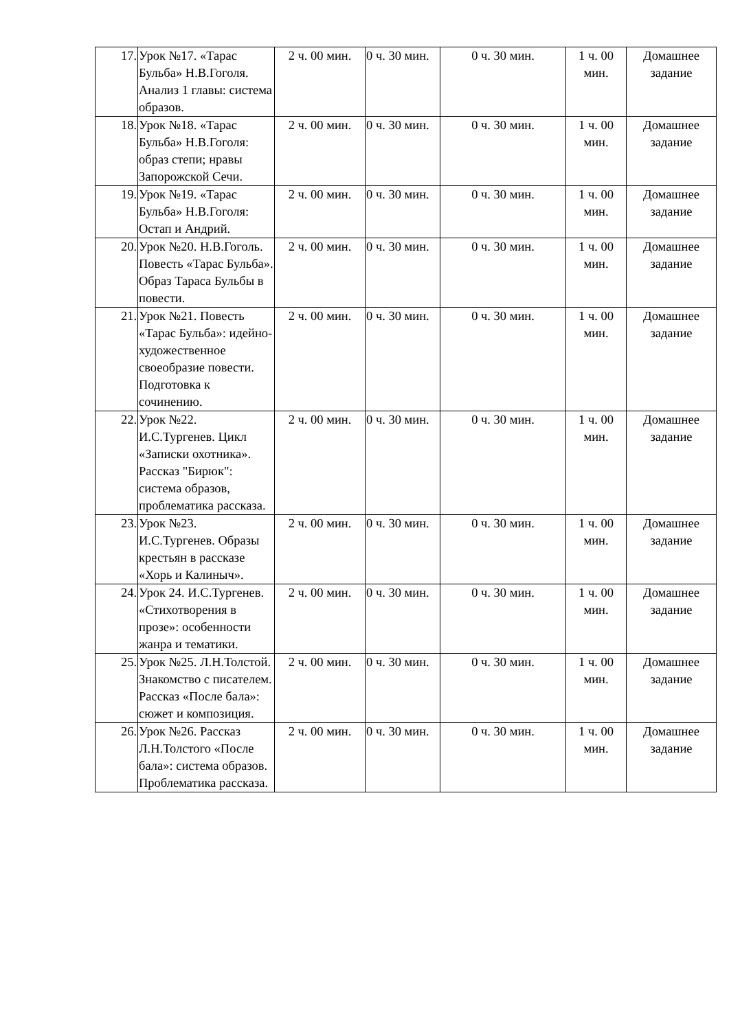| 17. | Урок №17. «Тарас Бульба» Н.В.Гоголя. Анализ 1 главы: система образов. | 2 ч. 00 мин. | 0 ч. 30 мин. | 0 ч. 30 мин. | 1 ч. 00 мин. | Домашнее задание |
| 18. | Урок №18. «Тарас Бульба» Н.В.Гоголя: образ степи; нравы Запорожской Сечи. | 2 ч. 00 мин. | 0 ч. 30 мин. | 0 ч. 30 мин. | 1 ч. 00 мин. | Домашнее задание |
| 19. | Урок №19. «Тарас Бульба» Н.В.Гоголя: Остап и Андрий. | 2 ч. 00 мин. | 0 ч. 30 мин. | 0 ч. 30 мин. | 1 ч. 00 мин. | Домашнее задание |
| 20. | Урок №20. Н.В.Гоголь. Повесть «Тарас Бульба». Образ Тараса Бульбы в повести. | 2 ч. 00 мин. | 0 ч. 30 мин. | 0 ч. 30 мин. | 1 ч. 00 мин. | Домашнее задание |
| 21. | Урок №21. Повесть «Тарас Бульба»: идейно-художественное своеобразие повести. Подготовка к сочинению. | 2 ч. 00 мин. | 0 ч. 30 мин. | 0 ч. 30 мин. | 1 ч. 00 мин. | Домашнее задание |
| 22. | Урок №22. И.С.Тургенев. Цикл «Записки охотника». Рассказ "Бирюк": система образов, проблематика рассказа. | 2 ч. 00 мин. | 0 ч. 30 мин. | 0 ч. 30 мин. | 1 ч. 00 мин. | Домашнее задание |
| 23. | Урок №23. И.С.Тургенев. Образы крестьян в рассказе «Хорь и Калиныч». | 2 ч. 00 мин. | 0 ч. 30 мин. | 0 ч. 30 мин. | 1 ч. 00 мин. | Домашнее задание |
| 24. | Урок 24. И.С.Тургенев. «Стихотворения в прозе»: особенности жанра и тематики. | 2 ч. 00 мин. | 0 ч. 30 мин. | 0 ч. 30 мин. | 1 ч. 00 мин. | Домашнее задание |
| 25. | Урок №25. Л.Н.Толстой. Знакомство с писателем. Рассказ «После бала»: сюжет и композиция. | 2 ч. 00 мин. | 0 ч. 30 мин. | 0 ч. 30 мин. | 1 ч. 00 мин. | Домашнее задание |
| 26. | Урок №26. Рассказ Л.Н.Толстого «После бала»: система образов. Проблематика рассказа. | 2 ч. 00 мин. | 0 ч. 30 мин. | 0 ч. 30 мин. | 1 ч. 00 мин. | Домашнее задание |